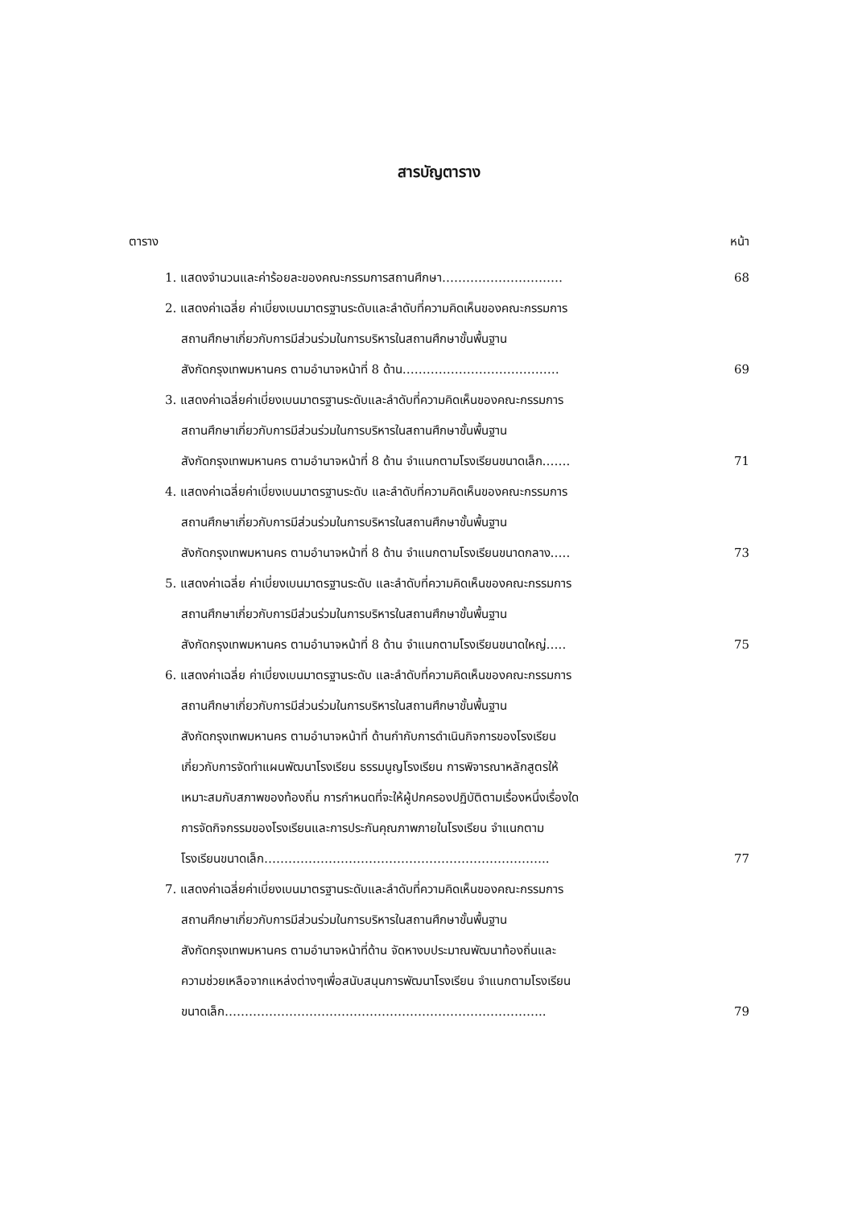สารบัญตาราง
ตาราง หน้า
1. แสดงจำนวนและค่าร้อยละของคณะกรรมการสถานศึกษา…………………………
68
2. แสดงค่าเฉลี่ย ค่าเบี่ยงเบนมาตรฐานระดับและลำดับที่ความคิดเห็นของคณะกรรมการ
สถานศึกษาเกี่ยวกับการมีส่วนร่วมในการบริหารในสถานศึกษาขั้นพื้นฐาน
สังกัดกรุงเทพมหานคร ตามอำนาจหน้าที่ 8 ด้าน…………………………………
69
3. แสดงค่าเฉลี่ยค่าเบี่ยงเบนมาตรฐานระดับและลำดับที่ความคิดเห็นของคณะกรรมการ
สถานศึกษาเกี่ยวกับการมีส่วนร่วมในการบริหารในสถานศึกษาขั้นพื้นฐาน
สังกัดกรุงเทพมหานคร ตามอำนาจหน้าที่ 8 ด้าน จำแนกตามโรงเรียนขนาดเล็ก…….
71
4. แสดงค่าเฉลี่ยค่าเบี่ยงเบนมาตรฐานระดับ และลำดับที่ความคิดเห็นของคณะกรรมการ
สถานศึกษาเกี่ยวกับการมีส่วนร่วมในการบริหารในสถานศึกษาขั้นพื้นฐาน
สังกัดกรุงเทพมหานคร ตามอำนาจหน้าที่ 8 ด้าน จำแนกตามโรงเรียนขนาดกลาง…..
73
5. แสดงค่าเฉลี่ย ค่าเบี่ยงเบนมาตรฐานระดับ และลำดับที่ความคิดเห็นของคณะกรรมการ
สถานศึกษาเกี่ยวกับการมีส่วนร่วมในการบริหารในสถานศึกษาขั้นพื้นฐาน
สังกัดกรุงเทพมหานคร ตามอำนาจหน้าที่ 8 ด้าน จำแนกตามโรงเรียนขนาดใหญ่…..
75
6. แสดงค่าเฉลี่ย ค่าเบี่ยงเบนมาตรฐานระดับ และลำดับที่ความคิดเห็นของคณะกรรมการ
สถานศึกษาเกี่ยวกับการมีส่วนร่วมในการบริหารในสถานศึกษาขั้นพื้นฐาน
สังกัดกรุงเทพมหานคร ตามอำนาจหน้าที่ ด้านกำกับการดำเนินกิจการของโรงเรียน
เกี่ยวกับการจัดทำแผนพัฒนาโรงเรียน ธรรมนูญโรงเรียน การพิจารณาหลักสูตรให้
เหมาะสมกับสภาพของท้องถิ่น การกำหนดที่จะให้ผู้ปกครองปฏิบัติตามเรื่องหนึ่งเรื่องใด
การจัดกิจกรรมของโรงเรียนและการประกันคุณภาพภายในโรงเรียน จำแนกตาม
โรงเรียนขนาดเล็ก……………………………………………………………..
77
7. แสดงค่าเฉลี่ยค่าเบี่ยงเบนมาตรฐานระดับและลำดับที่ความคิดเห็นของคณะกรรมการ
สถานศึกษาเกี่ยวกับการมีส่วนร่วมในการบริหารในสถานศึกษาขั้นพื้นฐาน
สังกัดกรุงเทพมหานคร ตามอำนาจหน้าที่ด้าน จัดหางบประมาณพัฒนาท้องถิ่นและ
ความช่วยเหลือจากแหล่งต่างๆเพื่อสนับสนุนการพัฒนาโรงเรียน จำแนกตามโรงเรียน
ขนาดเล็ก……………………………………………………………………..
79